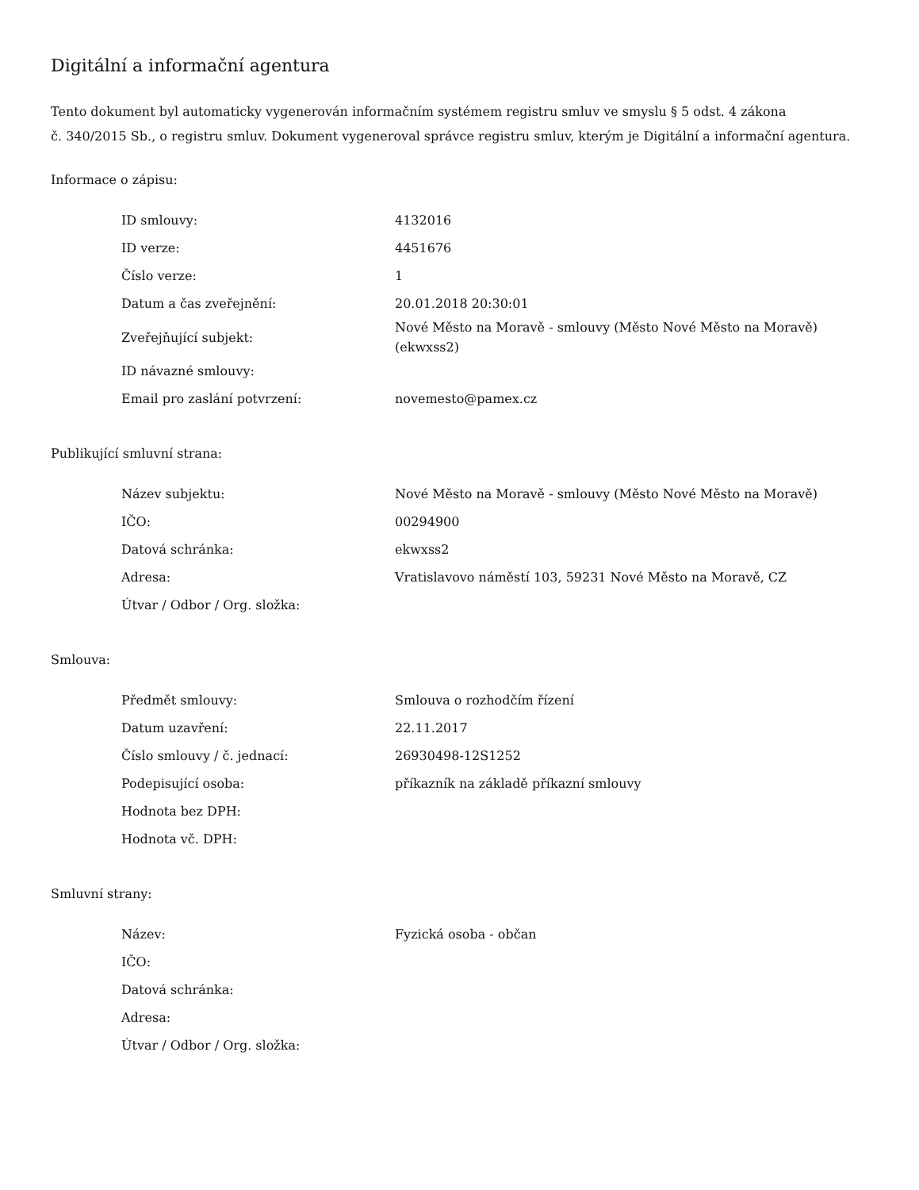Digitální a informační agentura
Tento dokument byl automaticky vygenerován informačním systémem registru smluv ve smyslu § 5 odst. 4 zákona
č. 340/2015 Sb., o registru smluv. Dokument vygeneroval správce registru smluv, kterým je Digitální a informační agentura.
Informace o zápisu:
| ID smlouvy: | 4132016 |
| ID verze: | 4451676 |
| Číslo verze: | 1 |
| Datum a čas zveřejnění: | 20.01.2018 20:30:01 |
| Zveřejňující subjekt: | Nové Město na Moravě - smlouvy (Město Nové Město na Moravě) (ekwxss2) |
| ID návazné smlouvy: | |
| Email pro zaslání potvrzení: | novemesto@pamex.cz |
Publikující smluvní strana:
| Název subjektu: | Nové Město na Moravě - smlouvy (Město Nové Město na Moravě) |
| IČO: | 00294900 |
| Datová schránka: | ekwxss2 |
| Adresa: | Vratislavovo náměstí 103, 59231 Nové Město na Moravě, CZ |
| Útvar / Odbor / Org. složka: | |
Smlouva:
| Předmět smlouvy: | Smlouva o rozhodčím řízení |
| Datum uzavření: | 22.11.2017 |
| Číslo smlouvy / č. jednací: | 26930498-12S1252 |
| Podepisující osoba: | příkazník na základě příkazní smlouvy |
| Hodnota bez DPH: | |
| Hodnota vč. DPH: | |
Smluvní strany:
| Název: | Fyzická osoba - občan |
| IČO: | |
| Datová schránka: | |
| Adresa: | |
| Útvar / Odbor / Org. složka: | |